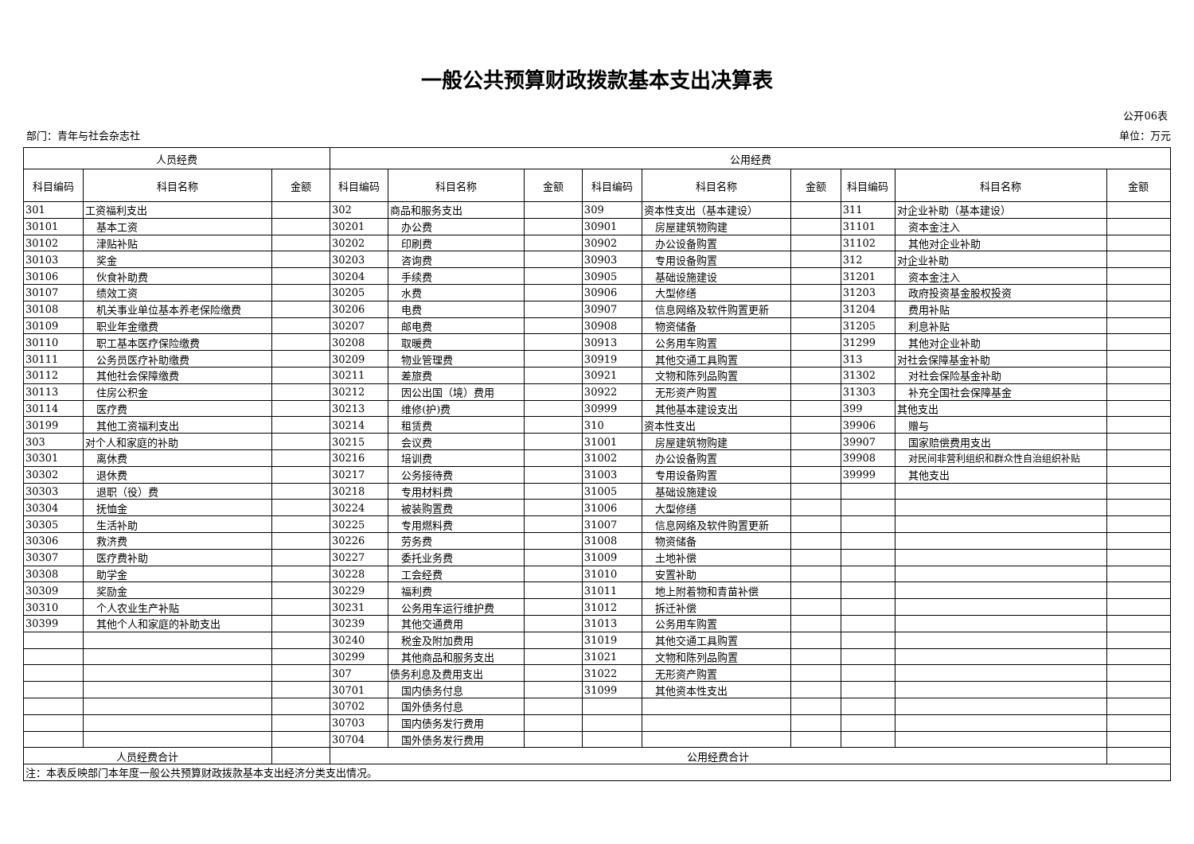一般公共预算财政拨款基本支出决算表
公开06表
部门：青年与社会杂志社 单位：万元
| 人员经费 | | | 公用经费 | | | | | | | | |
| --- | --- | --- | --- | --- | --- | --- | --- | --- | --- | --- | --- |
| 科目编码 | 科目名称 | 金额 | 科目编码 | 科目名称 | 金额 | 科目编码 | 科目名称 | 金额 | 科目编码 | 科目名称 | 金额 |
| 301 | 工资福利支出 | | 302 | 商品和服务支出 | | 309 | 资本性支出（基本建设） | | 311 | 对企业补助（基本建设） | |
| 30101 | 基本工资 | | 30201 | 办公费 | | 30901 | 房屋建筑物购建 | | 31101 | 资本金注入 | |
| 30102 | 津贴补贴 | | 30202 | 印刷费 | | 30902 | 办公设备购置 | | 31102 | 其他对企业补助 | |
| 30103 | 奖金 | | 30203 | 咨询费 | | 30903 | 专用设备购置 | | 312 | 对企业补助 | |
| 30106 | 伙食补助费 | | 30204 | 手续费 | | 30905 | 基础设施建设 | | 31201 | 资本金注入 | |
| 30107 | 绩效工资 | | 30205 | 水费 | | 30906 | 大型修缮 | | 31203 | 政府投资基金股权投资 | |
| 30108 | 机关事业单位基本养老保险缴费 | | 30206 | 电费 | | 30907 | 信息网络及软件购置更新 | | 31204 | 费用补贴 | |
| 30109 | 职业年金缴费 | | 30207 | 邮电费 | | 30908 | 物资储备 | | 31205 | 利息补贴 | |
| 30110 | 职工基本医疗保险缴费 | | 30208 | 取暖费 | | 30913 | 公务用车购置 | | 31299 | 其他对企业补助 | |
| 30111 | 公务员医疗补助缴费 | | 30209 | 物业管理费 | | 30919 | 其他交通工具购置 | | 313 | 对社会保障基金补助 | |
| 30112 | 其他社会保障缴费 | | 30211 | 差旅费 | | 30921 | 文物和陈列品购置 | | 31302 | 对社会保险基金补助 | |
| 30113 | 住房公积金 | | 30212 | 因公出国（境）费用 | | 30922 | 无形资产购置 | | 31303 | 补充全国社会保障基金 | |
| 30114 | 医疗费 | | 30213 | 维修(护)费 | | 30999 | 其他基本建设支出 | | 399 | 其他支出 | |
| 30199 | 其他工资福利支出 | | 30214 | 租赁费 | | 310 | 资本性支出 | | 39906 | 赠与 | |
| 303 | 对个人和家庭的补助 | | 30215 | 会议费 | | 31001 | 房屋建筑物购建 | | 39907 | 国家赔偿费用支出 | |
| 30301 | 离休费 | | 30216 | 培训费 | | 31002 | 办公设备购置 | | 39908 | 对民间非营利组织和群众性自治组织补贴 | |
| 30302 | 退休费 | | 30217 | 公务接待费 | | 31003 | 专用设备购置 | | 39999 | 其他支出 | |
| 30303 | 退职（役）费 | | 30218 | 专用材料费 | | 31005 | 基础设施建设 | | | | |
| 30304 | 抚恤金 | | 30224 | 被装购置费 | | 31006 | 大型修缮 | | | | |
| 30305 | 生活补助 | | 30225 | 专用燃料费 | | 31007 | 信息网络及软件购置更新 | | | | |
| 30306 | 救济费 | | 30226 | 劳务费 | | 31008 | 物资储备 | | | | |
| 30307 | 医疗费补助 | | 30227 | 委托业务费 | | 31009 | 土地补偿 | | | | |
| 30308 | 助学金 | | 30228 | 工会经费 | | 31010 | 安置补助 | | | | |
| 30309 | 奖励金 | | 30229 | 福利费 | | 31011 | 地上附着物和青苗补偿 | | | | |
| 30310 | 个人农业生产补贴 | | 30231 | 公务用车运行维护费 | | 31012 | 拆迁补偿 | | | | |
| 30399 | 其他个人和家庭的补助支出 | | 30239 | 其他交通费用 | | 31013 | 公务用车购置 | | | | |
| | | | 30240 | 税金及附加费用 | | 31019 | 其他交通工具购置 | | | | |
| | | | 30299 | 其他商品和服务支出 | | 31021 | 文物和陈列品购置 | | | | |
| | | | 307 | 债务利息及费用支出 | | 31022 | 无形资产购置 | | | | |
| | | | 30701 | 国内债务付息 | | 31099 | 其他资本性支出 | | | | |
| | | | 30702 | 国外债务付息 | | | | | | | |
| | | | 30703 | 国内债务发行费用 | | | | | | | |
| | | | 30704 | 国外债务发行费用 | | | | | | | |
| 人员经费合计 | | | 公用经费合计 | | | | | | | | |
| 注：本表反映部门本年度一般公共预算财政拨款基本支出经济分类支出情况。 | | | | | | | | | | | |